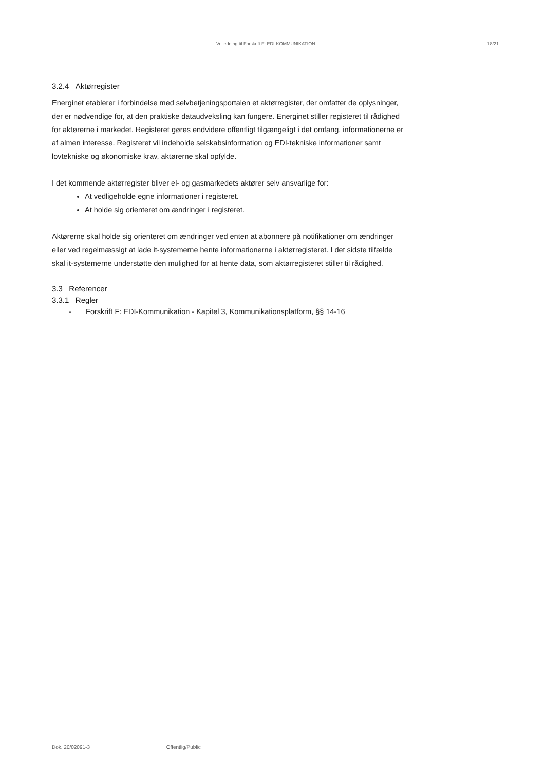Vejledning til Forskrift F: EDI-KOMMUNIKATION 18/21
3.2.4 Aktørregister
Energinet etablerer i forbindelse med selvbetjeningsportalen et aktørregister, der omfatter de oplysninger, der er nødvendige for, at den praktiske dataudveksling kan fungere. Energinet stiller registeret til rådighed for aktørerne i markedet. Registeret gøres endvidere offentligt tilgængeligt i det omfang, informationerne er af almen interesse. Registeret vil indeholde selskabsinformation og EDI-tekniske informationer samt lovtekniske og økonomiske krav, aktørerne skal opfylde.
I det kommende aktørregister bliver el- og gasmarkedets aktører selv ansvarlige for:
At vedligeholde egne informationer i registeret.
At holde sig orienteret om ændringer i registeret.
Aktørerne skal holde sig orienteret om ændringer ved enten at abonnere på notifikationer om ændringer eller ved regelmæssigt at lade it-systemerne hente informationerne i aktørregisteret. I det sidste tilfælde skal it-systemerne understøtte den mulighed for at hente data, som aktørregisteret stiller til rådighed.
3.3 Referencer
3.3.1 Regler
- Forskrift F: EDI-Kommunikation - Kapitel 3, Kommunikationsplatform, §§ 14-16
Dok. 20/02091-3 Offentlig/Public